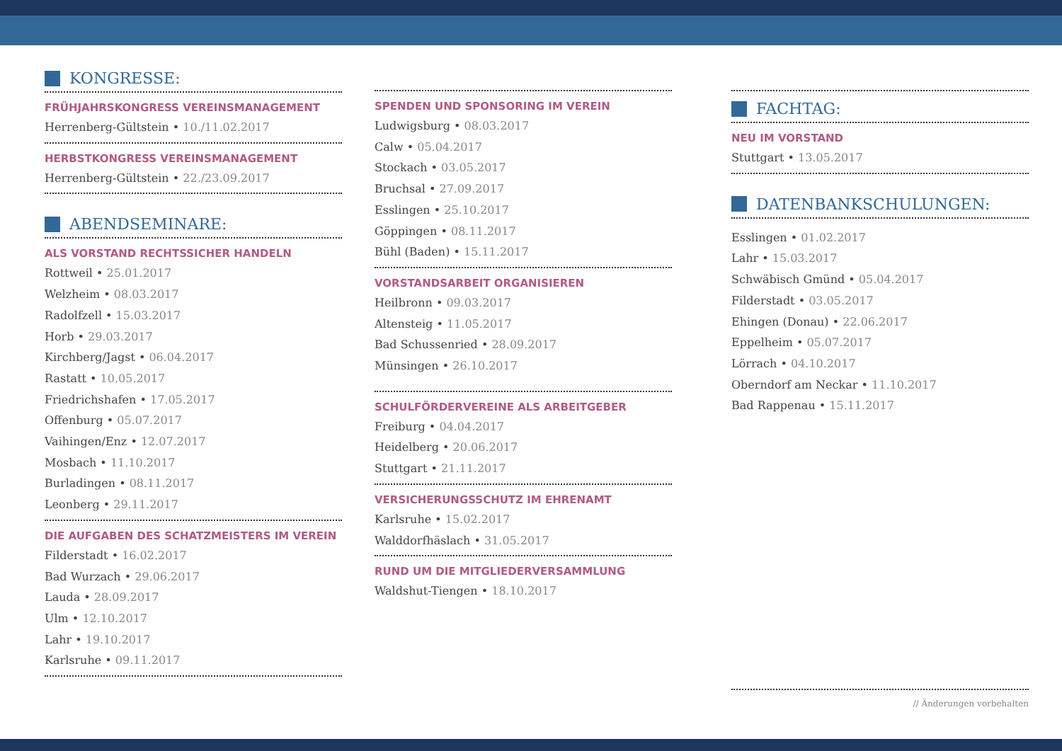KONGRESSE:
FRÜHJAHRSKONGRESS VEREINSMANAGEMENT
Herrenberg-Gültstein • 10./11.02.2017
HERBSTKONGRESS VEREINSMANAGEMENT
Herrenberg-Gültstein • 22./23.09.2017
ABENDSEMINARE:
ALS VORSTAND RECHTSSICHER HANDELN
Rottweil • 25.01.2017
Welzheim • 08.03.2017
Radolfzell • 15.03.2017
Horb • 29.03.2017
Kirchberg/Jagst • 06.04.2017
Rastatt • 10.05.2017
Friedrichshafen • 17.05.2017
Offenburg • 05.07.2017
Vaihingen/Enz • 12.07.2017
Mosbach • 11.10.2017
Burladingen • 08.11.2017
Leonberg • 29.11.2017
DIE AUFGABEN DES SCHATZMEISTERS IM VEREIN
Filderstadt • 16.02.2017
Bad Wurzach • 29.06.2017
Lauda • 28.09.2017
Ulm • 12.10.2017
Lahr • 19.10.2017
Karlsruhe • 09.11.2017
SPENDEN UND SPONSORING IM VEREIN
Ludwigsburg • 08.03.2017
Calw • 05.04.2017
Stockach • 03.05.2017
Bruchsal • 27.09.2017
Esslingen • 25.10.2017
Göppingen • 08.11.2017
Bühl (Baden) • 15.11.2017
VORSTANDSARBEIT ORGANISIEREN
Heilbronn • 09.03.2017
Altensteig • 11.05.2017
Bad Schussenried • 28.09.2017
Münsingen • 26.10.2017
SCHULFÖRDERVEREINE ALS ARBEITGEBER
Freiburg • 04.04.2017
Heidelberg • 20.06.2017
Stuttgart • 21.11.2017
VERSICHERUNGSSCHUTZ IM EHRENAMT
Karlsruhe • 15.02.2017
Walddorfhäslach • 31.05.2017
RUND UM DIE MITGLIEDERVERSAMMLUNG
Waldshut-Tiengen • 18.10.2017
FACHTAG:
NEU IM VORSTAND
Stuttgart • 13.05.2017
DATENBANKSCHULUNGEN:
Esslingen • 01.02.2017
Lahr • 15.03.2017
Schwäbisch Gmünd • 05.04.2017
Filderstadt • 03.05.2017
Ehingen (Donau) • 22.06.2017
Eppelheim • 05.07.2017
Lörrach • 04.10.2017
Oberndorf am Neckar • 11.10.2017
Bad Rappenau • 15.11.2017
// Änderungen vorbehalten